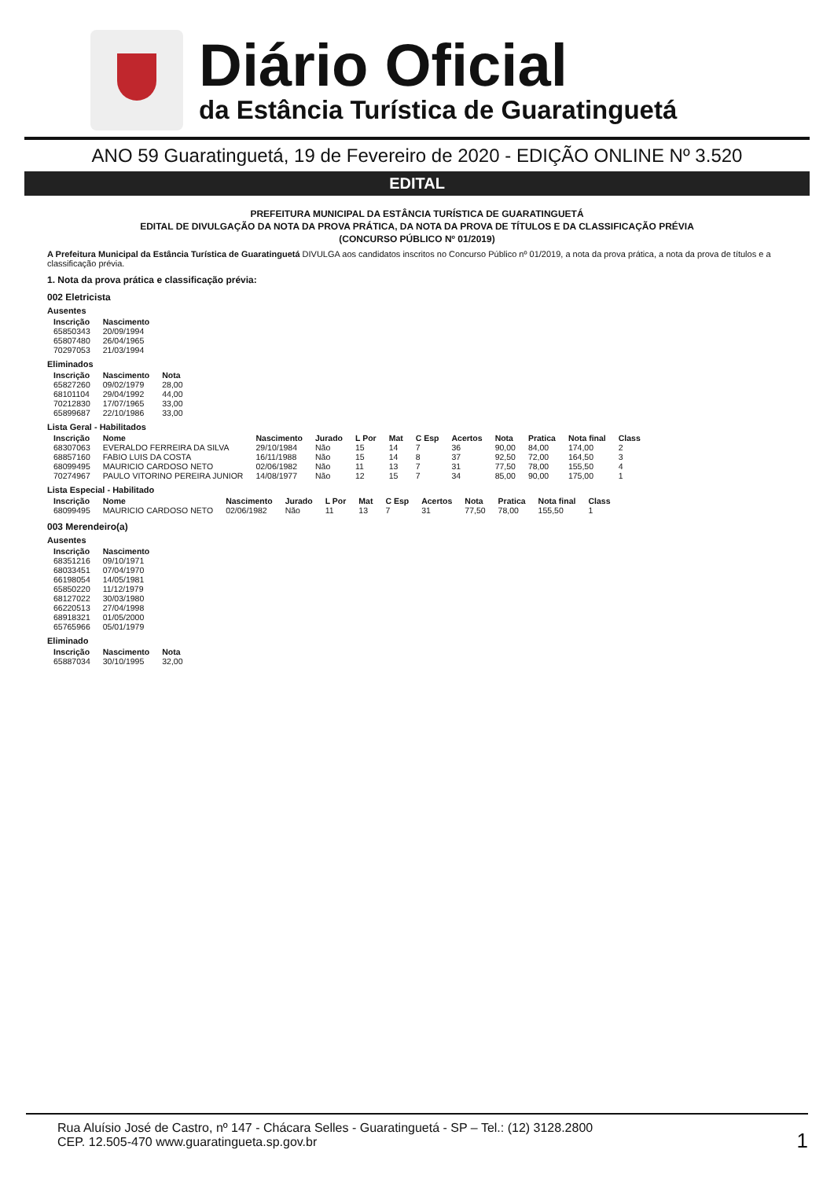Diário Oficial
da Estância Turística de Guaratinguetá
ANO 59 Guaratinguetá, 19 de Fevereiro de 2020 - EDIÇÃO ONLINE Nº 3.520
EDITAL
PREFEITURA MUNICIPAL DA ESTÂNCIA TURÍSTICA DE GUARATINGUETÁ
EDITAL DE DIVULGAÇÃO DA NOTA DA PROVA PRÁTICA, DA NOTA DA PROVA DE TÍTULOS E DA CLASSIFICAÇÃO PRÉVIA
(CONCURSO PÚBLICO Nº 01/2019)
A Prefeitura Municipal da Estância Turística de Guaratinguetá DIVULGA aos candidatos inscritos no Concurso Público nº 01/2019, a nota da prova prática, a nota da prova de títulos e a classificação prévia.
1. Nota da prova prática e classificação prévia:
002 Eletricista
Ausentes
| Inscrição | Nascimento |
| --- | --- |
| 65850343 | 20/09/1994 |
| 65807480 | 26/04/1965 |
| 70297053 | 21/03/1994 |
Eliminados
| Inscrição | Nascimento | Nota |
| --- | --- | --- |
| 65827260 | 09/02/1979 | 28,00 |
| 68101104 | 29/04/1992 | 44,00 |
| 70212830 | 17/07/1965 | 33,00 |
| 65899687 | 22/10/1986 | 33,00 |
Lista Geral - Habilitados
| Inscrição | Nome | Nascimento | Jurado | L Por | Mat | C Esp | Acertos | Nota | Pratica | Nota final | Class |
| --- | --- | --- | --- | --- | --- | --- | --- | --- | --- | --- | --- |
| 68307063 | EVERALDO FERREIRA DA SILVA | 29/10/1984 | Não | 15 | 14 | 7 | 36 | 90,00 | 84,00 | 174,00 | 2 |
| 68857160 | FABIO LUIS DA COSTA | 16/11/1988 | Não | 15 | 14 | 8 | 37 | 92,50 | 72,00 | 164,50 | 3 |
| 68099495 | MAURICIO CARDOSO NETO | 02/06/1982 | Não | 11 | 13 | 7 | 31 | 77,50 | 78,00 | 155,50 | 4 |
| 70274967 | PAULO VITORINO PEREIRA JUNIOR | 14/08/1977 | Não | 12 | 15 | 7 | 34 | 85,00 | 90,00 | 175,00 | 1 |
Lista Especial - Habilitado
| Inscrição | Nome | Nascimento | Jurado | L Por | Mat | C Esp | Acertos | Nota | Pratica | Nota final | Class |
| --- | --- | --- | --- | --- | --- | --- | --- | --- | --- | --- | --- |
| 68099495 | MAURICIO CARDOSO NETO | 02/06/1982 | Não | 11 | 13 | 7 | 31 | 77,50 | 78,00 | 155,50 | 1 |
003 Merendeiro(a)
Ausentes
| Inscrição | Nascimento |
| --- | --- |
| 68351216 | 09/10/1971 |
| 68033451 | 07/04/1970 |
| 66198054 | 14/05/1981 |
| 65850220 | 11/12/1979 |
| 68127022 | 30/03/1980 |
| 66220513 | 27/04/1998 |
| 68918321 | 01/05/2000 |
| 65765966 | 05/01/1979 |
Eliminado
| Inscrição | Nascimento | Nota |
| --- | --- | --- |
| 65887034 | 30/10/1995 | 32,00 |
Rua Aluísio José de Castro, nº 147 - Chácara Selles - Guaratinguetá - SP – Tel.: (12) 3128.2800
CEP. 12.505-470 www.guaratingueta.sp.gov.br
1